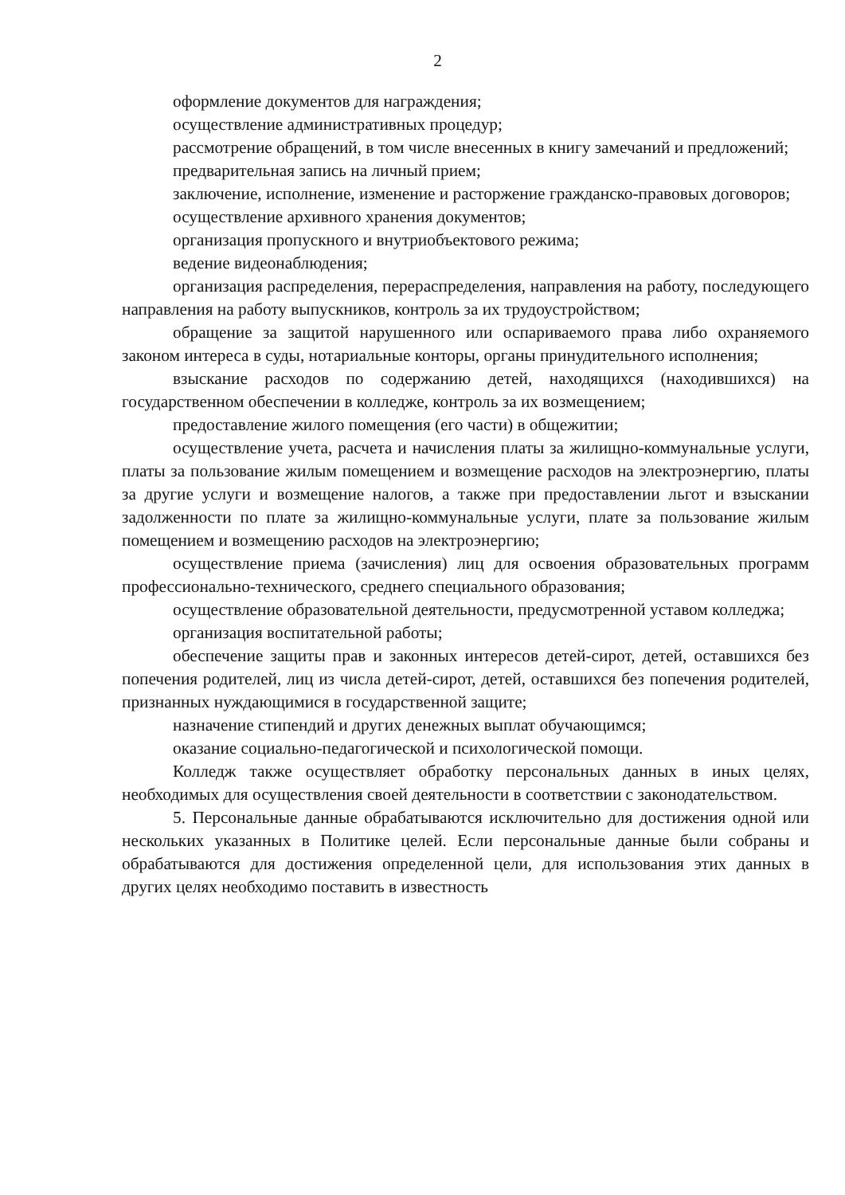2
оформление документов для награждения;
осуществление административных процедур;
рассмотрение обращений, в том числе внесенных в книгу замечаний и предложений;
предварительная запись на личный прием;
заключение, исполнение, изменение и расторжение гражданско-правовых договоров;
осуществление архивного хранения документов;
организация пропускного и внутриобъектового режима;
ведение видеонаблюдения;
организация распределения, перераспределения, направления на работу, последующего направления на работу выпускников, контроль за их трудоустройством;
обращение за защитой нарушенного или оспариваемого права либо охраняемого законом интереса в суды, нотариальные конторы, органы принудительного исполнения;
взыскание расходов по содержанию детей, находящихся (находившихся) на государственном обеспечении в колледже, контроль за их возмещением;
предоставление жилого помещения (его части) в общежитии;
осуществление учета, расчета и начисления платы за жилищно-коммунальные услуги, платы за пользование жилым помещением и возмещение расходов на электроэнергию, платы за другие услуги и возмещение налогов, а также при предоставлении льгот и взыскании задолженности по плате за жилищно-коммунальные услуги, плате за пользование жилым помещением и возмещению расходов на электроэнергию;
осуществление приема (зачисления) лиц для освоения образовательных программ профессионально-технического, среднего специального образования;
осуществление образовательной деятельности, предусмотренной уставом колледжа;
организация воспитательной работы;
обеспечение защиты прав и законных интересов детей-сирот, детей, оставшихся без попечения родителей, лиц из числа детей-сирот, детей, оставшихся без попечения родителей, признанных нуждающимися в государственной защите;
назначение стипендий и других денежных выплат обучающимся;
оказание социально-педагогической и психологической помощи.
Колледж также осуществляет обработку персональных данных в иных целях, необходимых для осуществления своей деятельности в соответствии с законодательством.
5. Персональные данные обрабатываются исключительно для достижения одной или нескольких указанных в Политике целей. Если персональные данные были собраны и обрабатываются для достижения определенной цели, для использования этих данных в других целях необходимо поставить в известность